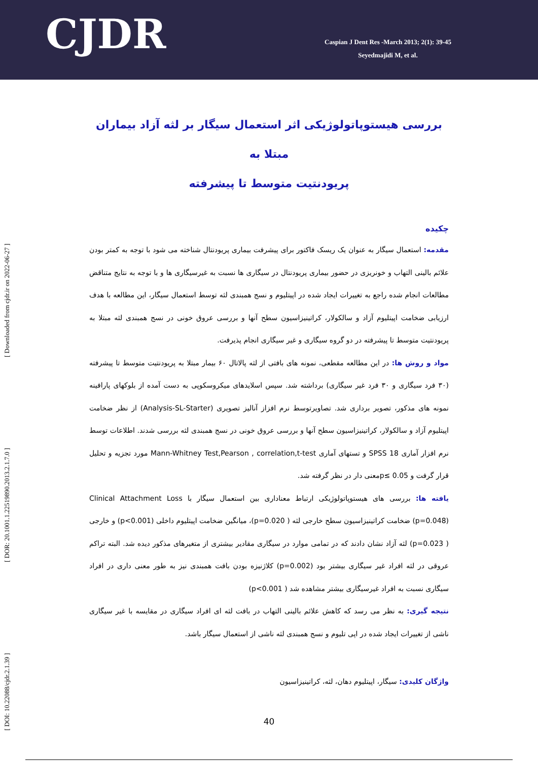CJDR
Caspian J Dent Res -March 2013; 2(1): 39-45
Seyedmajidi M, et al.
[ DOI: 10.22088/cjdr.2.1.39 ] [ DOR: 20.1001.1.22519890.2013.2.1.7.0 ] [ Downloaded from cjdr.ir on 2022-06-27 ]
بررسی هیستوپاتولوژیکی اثر استعمال سیگار بر لثه آزاد بیماران مبتلا به
پریودنتیت متوسط تا پیشرفته
چکیده
مقدمه: استعمال سیگار به عنوان یک ریسک فاکتور برای پیشرفت بیماری پریودنتال شناخته می شود با توجه به کمتر بودن علائم بالینی التهاب و خونریزی در حضور بیماری پریودنتال در سیگاری ها نسبت به غیرسیگاری ها و با توجه به نتایج متناقض مطالعات انجام شده راجع به تغییرات ایجاد شده در اپیتلیوم و نسج همبندی لثه توسط استعمال سیگار، این مطالعه با هدف ارزیابی ضخامت اپیتلیوم آزاد و سالکولار، کراتینیزاسیون سطح آنها و بررسی عروق خونی در نسج همبندی لثه مبتلا به پریودنتیت متوسط تا پیشرفته در دو گروه سیگاری و غیر سیگاری انجام پذیرفت.
مواد و روش ها: در این مطالعه مقطعی، نمونه های بافتی از لثه پالاتال ۶۰ بیمار مبتلا به پریودنتیت متوسط تا پیشرفته (۳۰ فرد سیگاری و ۳۰ فرد غیر سیگاری) برداشته شد. سپس اسلایدهای میکروسکوپی به دست آمده از بلوکهای پارافینه نمونه های مذکور، تصویر برداری شد. تصاویرتوسط نرم افزاز آنالیز تصویری (Analysis-SL-Starter) از نظر ضخامت اپیتلیوم آزاد و سالکولار، کراتینیزاسیون سطح آنها و بررسی عروق خونی در نسج همبندی لثه بررسی شدند. اطلاعات توسط نرم افزار آماری 18 SPSS و تستهای آماری Mann-Whitney Test,Pearson , correlation,t-test مورد تجزیه و تحلیل قرار گرفت و p≤ 0.05معنی دار در نظر گرفته شد.
یافته ها: بررسی های هیستوپاتولوژیکی ارتباط معناداری بین استعمال سیگار با Clinical Attachment Loss (p=0.048) ضخامت کراتینیزاسیون سطح خارجی لثه ( p=0.020)، میانگین ضخامت اپیتلیوم داخلی (p<0.001) و خارجی ( p=0.023) لثه آزاد نشان دادند که در تمامی موارد در سیگاری مقادیر بیشتری از متغیرهای مذکور دیده شد. البته تراکم عروقی در لثه افراد غیر سیگاری بیشتر بود (p=0.002) کلاژنیزه بودن بافت همبندی نیز به طور معنی داری در افراد سیگاری نسبت به افراد غیرسیگاری بیشتر مشاهده شد ( p<0.001)
نتیجه گیری: به نظر می رسد که کاهش علائم بالینی التهاب در بافت لثه ای افراد سیگاری در مقایسه با غیر سیگاری ناشی از تغییرات ایجاد شده در اپی تلیوم و نسج همبندی لثه ناشی از استعمال سیگار باشد.
واژگان کلیدی: سیگار، اپیتلیوم دهان، لثه، کراتینیزاسیون
40